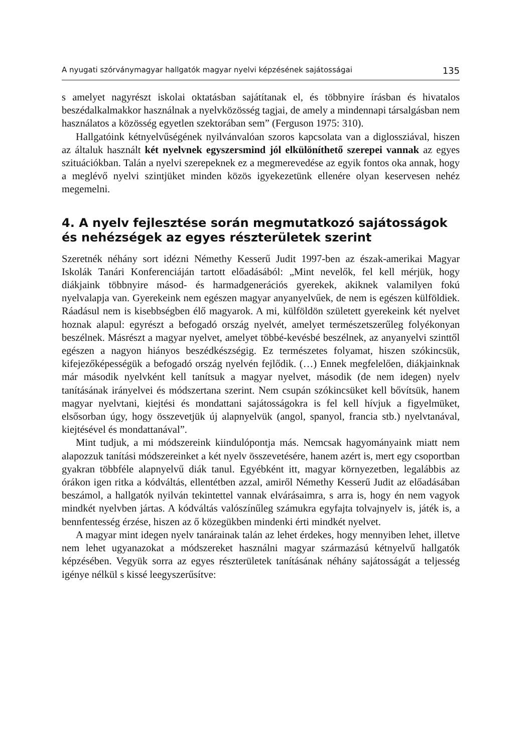A nyugati szórványmagyar hallgatók magyar nyelvi képzésének sajátosságai 135
s amelyet nagyrészt iskolai oktatásban sajátítanak el, és többnyire írásban és hivatalos beszédalkalmakkor használnak a nyelvközösség tagjai, de amely a mindennapi társalgásban nem használatos a közösség egyetlen szektorában sem” (Ferguson 1975: 310).
Hallgatóink kétnyelvűségének nyilvánvalóan szoros kapcsolata van a diglossziával, hiszen az általuk használt két nyelvnek egyszersmind jól elkülöníthető szerepei vannak az egyes szituációkban. Talán a nyelvi szerepeknek ez a megmerevedése az egyik fontos oka annak, hogy a meglévő nyelvi szintjüket minden közös igyekezetünk ellenére olyan keservesen nehéz megemelni.
4. A nyelv fejlesztése során megmutatkozó sajátosságok és nehézségek az egyes részterületek szerint
Szeretnék néhány sort idézni Némethy Kesserű Judit 1997-ben az észak-amerikai Magyar Iskolák Tanári Konferenciáján tartott előadásából: „Mint nevelők, fel kell mérjük, hogy diákjaink többnyire másod- és harmadgenerációs gyerekek, akiknek valamilyen fokú nyelvalapja van. Gyerekeink nem egészen magyar anyanyelvűek, de nem is egészen külföldiek. Ráadásul nem is kisebbségben élő magyarok. A mi, külföldön született gyerekeink két nyelvet hoznak alapul: egyrészt a befogadó ország nyelvét, amelyet természetszerűleg folyékonyan beszélnek. Másrészt a magyar nyelvet, amelyet többé-kevésbé beszélnek, az anyanyelvi szinttől egészen a nagyon hiányos beszédkészségig. Ez természetes folyamat, hiszen szókincsük, kifejezőképességük a befogadó ország nyelvén fejlődik. (…) Ennek megfelelően, diákjainknak már második nyelvként kell tanítsuk a magyar nyelvet, második (de nem idegen) nyelv tanításának irányelvei és módszertana szerint. Nem csupán szókincsüket kell bővítsük, hanem magyar nyelvtani, kiejtési és mondattani sajátosságokra is fel kell hívjuk a figyelmüket, elsősorban úgy, hogy összevetjük új alapnyelvük (angol, spanyol, francia stb.) nyelvtanával, kiejtésével és mondattanával”.
Mint tudjuk, a mi módszereink kiindulópontja más. Nemcsak hagyományaink miatt nem alapozzuk tanítási módszereinket a két nyelv összevetésére, hanem azért is, mert egy csoportban gyakran többféle alapnyelvű diák tanul. Egyébként itt, magyar környezetben, legalábbis az órákon igen ritka a kódváltás, ellentétben azzal, amiről Némethy Kesserű Judit az előadásában beszámol, a hallgatók nyilván tekintettel vannak elvárásaimra, s arra is, hogy én nem vagyok mindkét nyelvben jártas. A kódváltás valószínűleg számukra egyfajta tolvajnyelv is, játék is, a bennfentesség érzése, hiszen az ő közegükben mindenki érti mindkét nyelvet.
A magyar mint idegen nyelv tanárainak talán az lehet érdekes, hogy mennyiben lehet, illetve nem lehet ugyanazokat a módszereket használni magyar származású kétnyelvű hallgatók képzésében. Vegyük sorra az egyes részterületek tanításának néhány sajátosságát a teljesség igénye nélkül s kissé leegyszerűsítve: